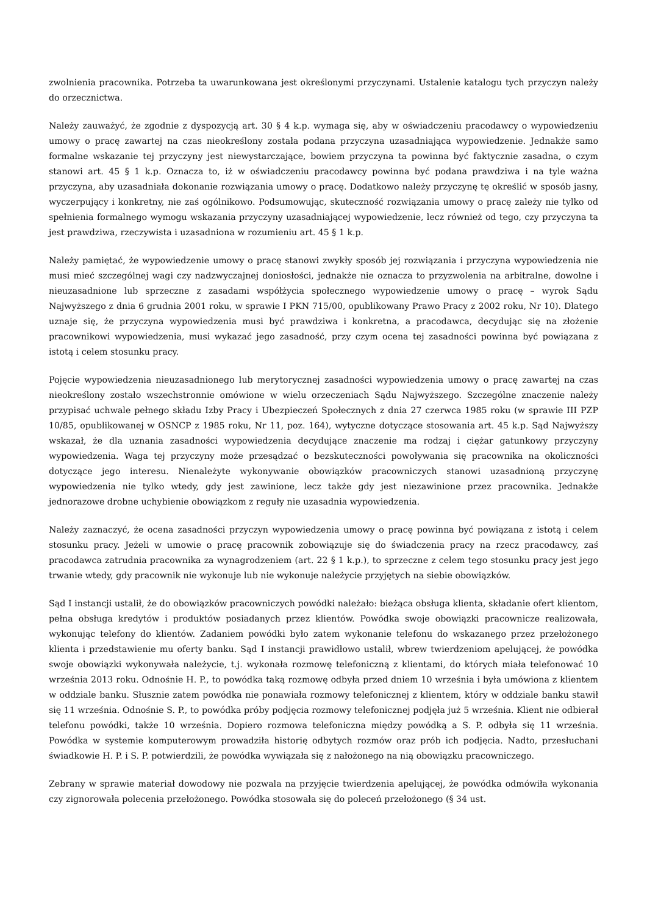zwolnienia pracownika. Potrzeba ta uwarunkowana jest określonymi przyczynami. Ustalenie katalogu tych przyczyn należy do orzecznictwa.
Należy zauważyć, że zgodnie z dyspozycją art. 30 § 4 k.p. wymaga się, aby w oświadczeniu pracodawcy o wypowiedzeniu umowy o pracę zawartej na czas nieokreślony została podana przyczyna uzasadniająca wypowiedzenie. Jednakże samo formalne wskazanie tej przyczyny jest niewystarczające, bowiem przyczyna ta powinna być faktycznie zasadna, o czym stanowi art. 45 § 1 k.p. Oznacza to, iż w oświadczeniu pracodawcy powinna być podana prawdziwa i na tyle ważna przyczyna, aby uzasadniała dokonanie rozwiązania umowy o pracę. Dodatkowo należy przyczynę tę określić w sposób jasny, wyczerpujący i konkretny, nie zaś ogólnikowo. Podsumowując, skuteczność rozwiązania umowy o pracę zależy nie tylko od spełnienia formalnego wymogu wskazania przyczyny uzasadniającej wypowiedzenie, lecz również od tego, czy przyczyna ta jest prawdziwa, rzeczywista i uzasadniona w rozumieniu art. 45 § 1 k.p.
Należy pamiętać, że wypowiedzenie umowy o pracę stanowi zwykły sposób jej rozwiązania i przyczyna wypowiedzenia nie musi mieć szczególnej wagi czy nadzwyczajnej doniosłości, jednakże nie oznacza to przyzwolenia na arbitralne, dowolne i nieuzasadnione lub sprzeczne z zasadami współżycia społecznego wypowiedzenie umowy o pracę – wyrok Sądu Najwyższego z dnia 6 grudnia 2001 roku, w sprawie I PKN 715/00, opublikowany Prawo Pracy z 2002 roku, Nr 10). Dlatego uznaje się, że przyczyna wypowiedzenia musi być prawdziwa i konkretna, a pracodawca, decydując się na złożenie pracownikowi wypowiedzenia, musi wykazać jego zasadność, przy czym ocena tej zasadności powinna być powiązana z istotą i celem stosunku pracy.
Pojęcie wypowiedzenia nieuzasadnionego lub merytorycznej zasadności wypowiedzenia umowy o pracę zawartej na czas nieokreślony zostało wszechstronnie omówione w wielu orzeczeniach Sądu Najwyższego. Szczególne znaczenie należy przypisać uchwale pełnego składu Izby Pracy i Ubezpieczeń Społecznych z dnia 27 czerwca 1985 roku (w sprawie III PZP 10/85, opublikowanej w OSNCP z 1985 roku, Nr 11, poz. 164), wytyczne dotyczące stosowania art. 45 k.p. Sąd Najwyższy wskazał, że dla uznania zasadności wypowiedzenia decydujące znaczenie ma rodzaj i ciężar gatunkowy przyczyny wypowiedzenia. Waga tej przyczyny może przesądzać o bezskuteczności powoływania się pracownika na okoliczności dotyczące jego interesu. Nienależyte wykonywanie obowiązków pracowniczych stanowi uzasadnioną przyczynę wypowiedzenia nie tylko wtedy, gdy jest zawinione, lecz także gdy jest niezawinione przez pracownika. Jednakże jednorazowe drobne uchybienie obowiązkom z reguły nie uzasadnia wypowiedzenia.
Należy zaznaczyć, że ocena zasadności przyczyn wypowiedzenia umowy o pracę powinna być powiązana z istotą i celem stosunku pracy. Jeżeli w umowie o pracę pracownik zobowiązuje się do świadczenia pracy na rzecz pracodawcy, zaś pracodawca zatrudnia pracownika za wynagrodzeniem (art. 22 § 1 k.p.), to sprzeczne z celem tego stosunku pracy jest jego trwanie wtedy, gdy pracownik nie wykonuje lub nie wykonuje należycie przyjętych na siebie obowiązków.
Sąd I instancji ustalił, że do obowiązków pracowniczych powódki należało: bieżąca obsługa klienta, składanie ofert klientom, pełna obsługa kredytów i produktów posiadanych przez klientów. Powódka swoje obowiązki pracownicze realizowała, wykonując telefony do klientów. Zadaniem powódki było zatem wykonanie telefonu do wskazanego przez przełożonego klienta i przedstawienie mu oferty banku. Sąd I instancji prawidłowo ustalił, wbrew twierdzeniom apelującej, że powódka swoje obowiązki wykonywała należycie, t.j. wykonała rozmowę telefoniczną z klientami, do których miała telefonować 10 września 2013 roku. Odnośnie H. P., to powódka taką rozmowę odbyła przed dniem 10 września i była umówiona z klientem w oddziale banku. Słusznie zatem powódka nie ponawiała rozmowy telefonicznej z klientem, który w oddziale banku stawił się 11 września. Odnośnie S. P., to powódka próby podjęcia rozmowy telefonicznej podjęła już 5 września. Klient nie odbierał telefonu powódki, także 10 września. Dopiero rozmowa telefoniczna między powódką a S. P. odbyła się 11 września. Powódka w systemie komputerowym prowadziła historię odbytych rozmów oraz prób ich podjęcia. Nadto, przesłuchani świadkowie H. P. i S. P. potwierdzili, że powódka wywiązała się z nałożonego na nią obowiązku pracowniczego.
Zebrany w sprawie materiał dowodowy nie pozwala na przyjęcie twierdzenia apelującej, że powódka odmówiła wykonania czy zignorowała polecenia przełożonego. Powódka stosowała się do poleceń przełożonego (§ 34 ust.